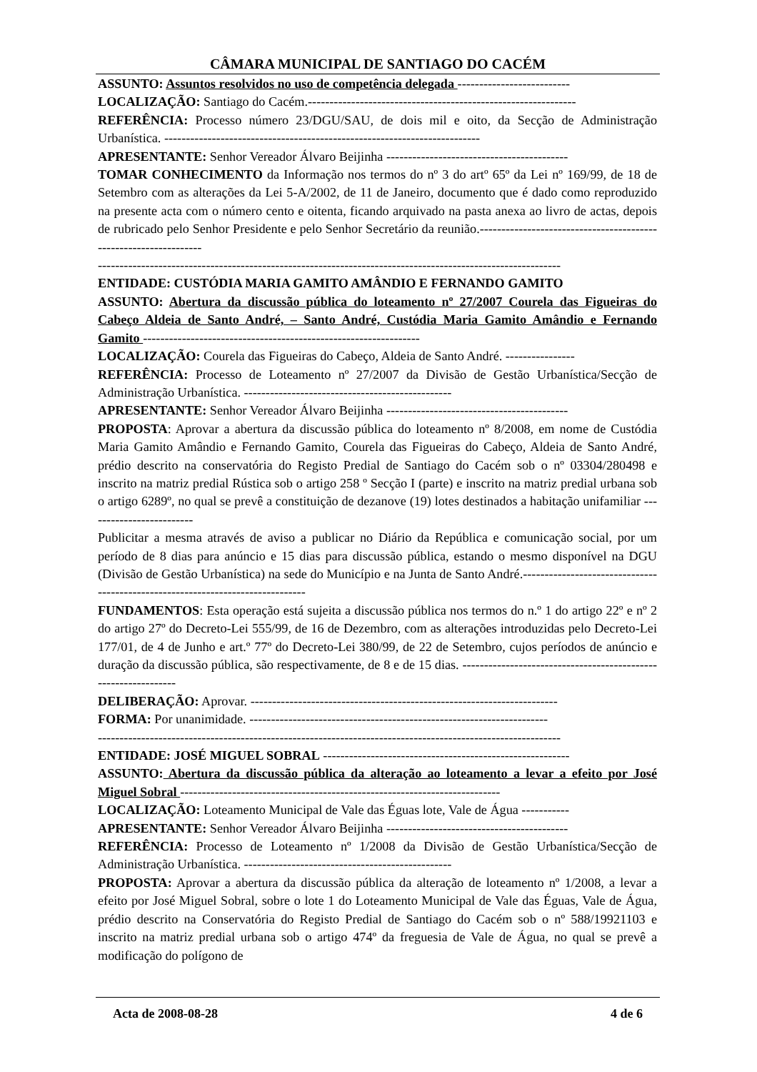CÂMARA MUNICIPAL DE SANTIAGO DO CACÉM
ASSUNTO: Assuntos resolvidos no uso de competência delegada --------------------------
LOCALIZAÇÃO: Santiago do Cacém.--------------------------------------------------------------
REFERÊNCIA: Processo número 23/DGU/SAU, de dois mil e oito, da Secção de Administração Urbanística. -------------------------------------------------------------------------
APRESENTANTE: Senhor Vereador Álvaro Beijinha ------------------------------------------
TOMAR CONHECIMENTO da Informação nos termos do nº 3 do artº 65º da Lei nº 169/99, de 18 de Setembro com as alterações da Lei 5-A/2002, de 11 de Janeiro, documento que é dado como reproduzido na presente acta com o número cento e oitenta, ficando arquivado na pasta anexa ao livro de actas, depois de rubricado pelo Senhor Presidente e pelo Senhor Secretário da reunião.-----------------------------------------------------------------
-----------------------------------------------------------------------------------------------------------
ENTIDADE: CUSTÓDIA MARIA GAMITO AMÂNDIO E FERNANDO GAMITO
ASSUNTO: Abertura da discussão pública do loteamento nº 27/2007 Courela das Figueiras do Cabeço Aldeia de Santo André, – Santo André, Custódia Maria Gamito Amândio e Fernando Gamito ----------------------------------------------------------------
LOCALIZAÇÃO: Courela das Figueiras do Cabeço, Aldeia de Santo André. ----------------
REFERÊNCIA: Processo de Loteamento nº 27/2007 da Divisão de Gestão Urbanística/Secção de Administração Urbanística. ------------------------------------------------
APRESENTANTE: Senhor Vereador Álvaro Beijinha ------------------------------------------
PROPOSTA: Aprovar a abertura da discussão pública do loteamento nº 8/2008, em nome de Custódia Maria Gamito Amândio e Fernando Gamito, Courela das Figueiras do Cabeço, Aldeia de Santo André, prédio descrito na conservatória do Registo Predial de Santiago do Cacém sob o nº 03304/280498 e inscrito na matriz predial Rústica sob o artigo 258 º Secção I (parte) e inscrito na matriz predial urbana sob o artigo 6289º, no qual se prevê a constituição de dezanove (19) lotes destinados a habitação unifamiliar -------------------------
Publicitar a mesma através de aviso a publicar no Diário da República e comunicação social, por um período de 8 dias para anúncio e 15 dias para discussão pública, estando o mesmo disponível na DGU (Divisão de Gestão Urbanística) na sede do Município e na Junta de Santo André.-------------------------------------------------------------------------------
FUNDAMENTOS: Esta operação está sujeita a discussão pública nos termos do n.º 1 do artigo 22º e nº 2 do artigo 27º do Decreto-Lei 555/99, de 16 de Dezembro, com as alterações introduzidas pelo Decreto-Lei 177/01, de 4 de Junho e art.º 77º do Decreto-Lei 380/99, de 22 de Setembro, cujos períodos de anúncio e duração da discussão pública, são respectivamente, de 8 e de 15 dias. ---------------------------------------------------------------
DELIBERAÇÃO: Aprovar. -----------------------------------------------------------------------
FORMA: Por unanimidade. ---------------------------------------------------------------------
-----------------------------------------------------------------------------------------------------------
ENTIDADE: JOSÉ MIGUEL SOBRAL ---------------------------------------------------------
ASSUNTO: Abertura da discussão pública da alteração ao loteamento a levar a efeito por José Miguel Sobral --------------------------------------------------------------------------
LOCALIZAÇÃO: Loteamento Municipal de Vale das Éguas lote, Vale de Água -----------
APRESENTANTE: Senhor Vereador Álvaro Beijinha ------------------------------------------
REFERÊNCIA: Processo de Loteamento nº 1/2008 da Divisão de Gestão Urbanística/Secção de Administração Urbanística. ------------------------------------------------
PROPOSTA: Aprovar a abertura da discussão pública da alteração de loteamento nº 1/2008, a levar a efeito por José Miguel Sobral, sobre o lote 1 do Loteamento Municipal de Vale das Éguas, Vale de Água, prédio descrito na Conservatória do Registo Predial de Santiago do Cacém sob o nº 588/19921103 e inscrito na matriz predial urbana sob o artigo 474º da freguesia de Vale de Água, no qual se prevê a modificação do polígono de
Acta de 2008-08-28 4 de 6